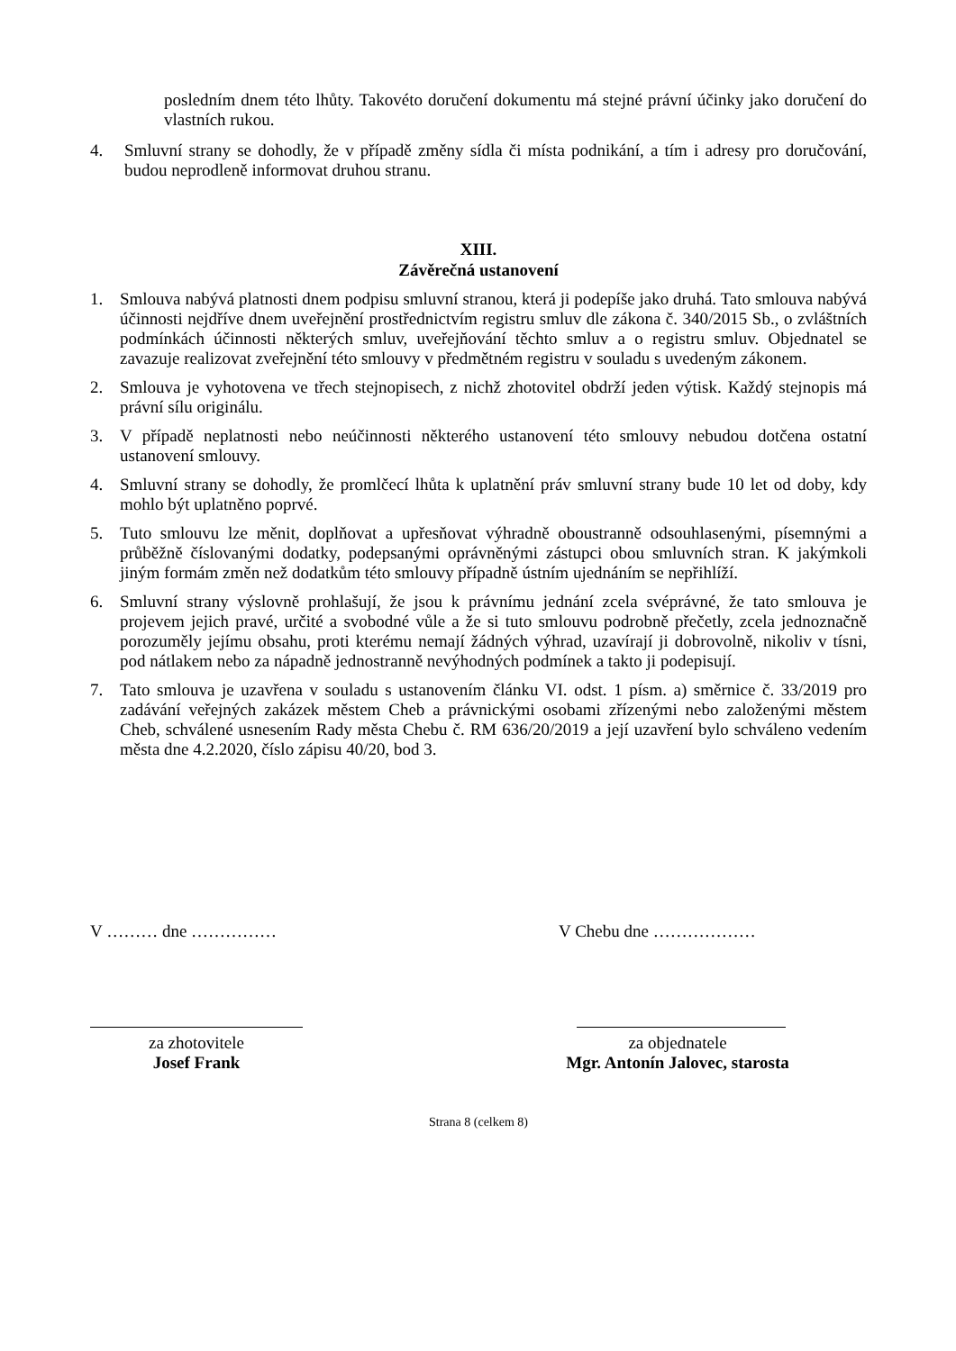posledním dnem této lhůty. Takovéto doručení dokumentu má stejné právní účinky jako doručení do vlastních rukou.
4. Smluvní strany se dohodly, že v případě změny sídla či místa podnikání, a tím i adresy pro doručování, budou neprodleně informovat druhou stranu.
XIII.
Závěrečná ustanovení
1. Smlouva nabývá platnosti dnem podpisu smluvní stranou, která ji podepíše jako druhá. Tato smlouva nabývá účinnosti nejdříve dnem uveřejnění prostřednictvím registru smluv dle zákona č. 340/2015 Sb., o zvláštních podmínkách účinnosti některých smluv, uveřejňování těchto smluv a o registru smluv. Objednatel se zavazuje realizovat zveřejnění této smlouvy v předmětném registru v souladu s uvedeným zákonem.
2. Smlouva je vyhotovena ve třech stejnopisech, z nichž zhotovitel obdrží jeden výtisk. Každý stejnopis má právní sílu originálu.
3. V případě neplatnosti nebo neúčinnosti některého ustanovení této smlouvy nebudou dotčena ostatní ustanovení smlouvy.
4. Smluvní strany se dohodly, že promlčecí lhůta k uplatnění práv smluvní strany bude 10 let od doby, kdy mohlo být uplatněno poprvé.
5. Tuto smlouvu lze měnit, doplňovat a upřesňovat výhradně oboustranně odsouhlasenými, písemnými a průběžně číslovanými dodatky, podepsanými oprávněnými zástupci obou smluvních stran. K jakýmkoli jiným formám změn než dodatkům této smlouvy případně ústním ujednáním se nepřihlíží.
6. Smluvní strany výslovně prohlašují, že jsou k právnímu jednání zcela svéprávné, že tato smlouva je projevem jejich pravé, určité a svobodné vůle a že si tuto smlouvu podrobně přečetly, zcela jednoznačně porozuměly jejímu obsahu, proti kterému nemají žádných výhrad, uzavírají ji dobrovolně, nikoliv v tísni, pod nátlakem nebo za nápadně jednostranně nevýhodných podmínek a takto ji podepisují.
7. Tato smlouva je uzavřena v souladu s ustanovením článku VI. odst. 1 písm. a) směrnice č. 33/2019 pro zadávání veřejných zakázek městem Cheb a právnickými osobami zřízenými nebo založenými městem Cheb, schválené usnesením Rady města Chebu č. RM 636/20/2019 a její uzavření bylo schváleno vedením města dne 4.2.2020, číslo zápisu 40/20, bod 3.
V ……… dne …………… V Chebu dne ………………
za zhotovitele
Josef Frank
za objednatele
Mgr. Antonín Jalovec, starosta
Strana 8 (celkem 8)